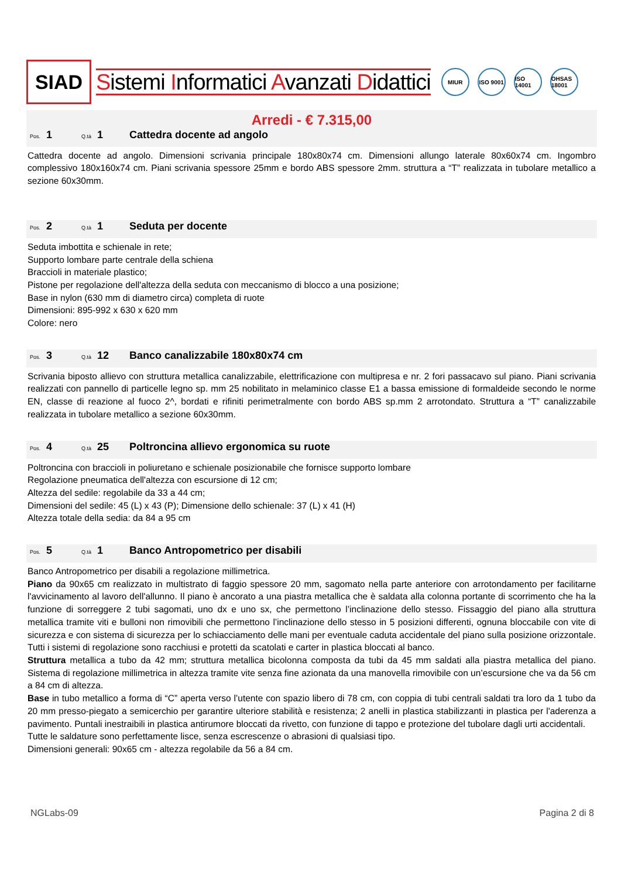SIAD
Sistemi Informatici Avanzati Didattici
MIUR ISO 9001
ISO 14001
OHSAS 18001
Arredi - € 7.315,00
Pos. 1 Q.tà 1 Cattedra docente ad angolo
Cattedra docente ad angolo. Dimensioni scrivania principale 180x80x74 cm. Dimensioni allungo laterale 80x60x74 cm. Ingombro complessivo 180x160x74 cm. Piani scrivania spessore 25mm e bordo ABS spessore 2mm. struttura a “T” realizzata in tubolare metallico a sezione 60x30mm.
Pos. 2 Q.tà 1 Seduta per docente
Seduta imbottita e schienale in rete;
Supporto lombare parte centrale della schiena
Braccioli in materiale plastico;
Pistone per regolazione dell'altezza della seduta con meccanismo di blocco a una posizione;
Base in nylon (630 mm di diametro circa) completa di ruote
Dimensioni: 895-992 x 630 x 620 mm
Colore: nero
Pos. 3 Q.tà 12 Banco canalizzabile 180x80x74 cm
Scrivania biposto allievo con struttura metallica canalizzabile, elettrificazione con multipresa e nr. 2 fori passacavo sul piano. Piani scrivania realizzati con pannello di particelle legno sp. mm 25 nobilitato in melaminico classe E1 a bassa emissione di formaldeide secondo le norme EN, classe di reazione al fuoco 2^, bordati e rifiniti perimetralmente con bordo ABS sp.mm 2 arrotondato. Struttura a “T” canalizzabile realizzata in tubolare metallico a sezione 60x30mm.
Pos. 4 Q.tà 25 Poltroncina allievo ergonomica su ruote
Poltroncina con braccioli in poliuretano e schienale posizionabile che fornisce supporto lombare
Regolazione pneumatica dell'altezza con escursione di 12 cm;
Altezza del sedile: regolabile da 33 a 44 cm;
Dimensioni del sedile: 45 (L) x 43 (P); Dimensione dello schienale: 37 (L) x 41 (H)
Altezza totale della sedia: da 84 a 95 cm
Pos. 5 Q.tà 1 Banco Antropometrico per disabili
Banco Antropometrico per disabili a regolazione millimetrica.
Piano da 90x65 cm realizzato in multistrato di faggio spessore 20 mm, sagomato nella parte anteriore con arrotondamento per facilitarne l'avvicinamento al lavoro dell'allunno. Il piano è ancorato a una piastra metallica che è saldata alla colonna portante di scorrimento che ha la funzione di sorreggere 2 tubi sagomati, uno dx e uno sx, che permettono l’inclinazione dello stesso. Fissaggio del piano alla struttura metallica tramite viti e bulloni non rimovibili che permettono l’inclinazione dello stesso in 5 posizioni differenti, ognuna bloccabile con vite di sicurezza e con sistema di sicurezza per lo schiacciamento delle mani per eventuale caduta accidentale del piano sulla posizione orizzontale. Tutti i sistemi di regolazione sono racchiusi e protetti da scatolati e carter in plastica bloccati al banco.
Struttura metallica a tubo da 42 mm; struttura metallica bicolonna composta da tubi da 45 mm saldati alla piastra metallica del piano. Sistema di regolazione millimetrica in altezza tramite vite senza fine azionata da una manovella rimovibile con un’escursione che va da 56 cm a 84 cm di altezza.
Base in tubo metallico a forma di “C” aperta verso l’utente con spazio libero di 78 cm, con coppia di tubi centrali saldati tra loro da 1 tubo da 20 mm presso-piegato a semicerchio per garantire ulteriore stabilità e resistenza; 2 anelli in plastica stabilizzanti in plastica per l'aderenza a pavimento. Puntali inestraibili in plastica antirumore bloccati da rivetto, con funzione di tappo e protezione del tubolare dagli urti accidentali.
Tutte le saldature sono perfettamente lisce, senza escrescenze o abrasioni di qualsiasi tipo.
Dimensioni generali: 90x65 cm - altezza regolabile da 56 a 84 cm.
NGLabs-09 Pagina 2 di 8